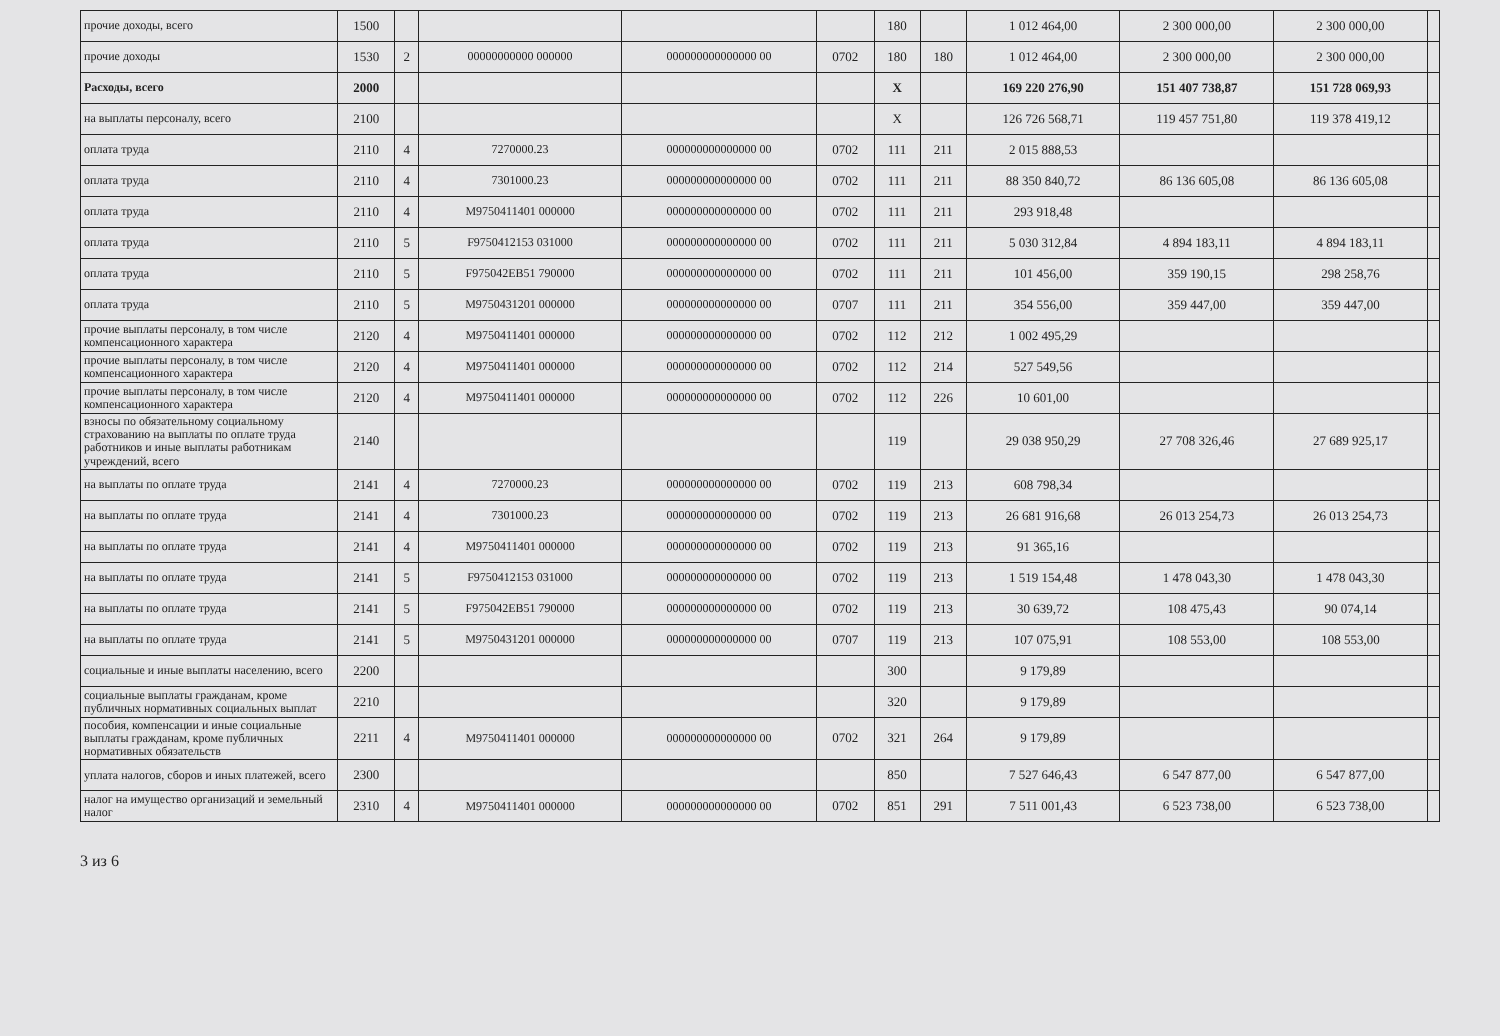| прочие доходы, всего | 1500 | | | | | 180 | | 1 012 464,00 | 2 300 000,00 | 2 300 000,00 | |
| прочие доходы | 1530 | 2 | 00000000000 000000 | 000000000000000 00 | 0702 | 180 | 180 | 1 012 464,00 | 2 300 000,00 | 2 300 000,00 | |
| Расходы, всего | 2000 | | | | | X | | 169 220 276,90 | 151 407 738,87 | 151 728 069,93 | |
| на выплаты персоналу, всего | 2100 | | | | | X | | 126 726 568,71 | 119 457 751,80 | 119 378 419,12 | |
| оплата труда | 2110 | 4 | 7270000.23 | 000000000000000 00 | 0702 | 111 | 211 | 2 015 888,53 | | | |
| оплата труда | 2110 | 4 | 7301000.23 | 000000000000000 00 | 0702 | 111 | 211 | 88 350 840,72 | 86 136 605,08 | 86 136 605,08 | |
| оплата труда | 2110 | 4 | M9750411401 000000 | 000000000000000 00 | 0702 | 111 | 211 | 293 918,48 | | | |
| оплата труда | 2110 | 5 | F9750412153 031000 | 000000000000000 00 | 0702 | 111 | 211 | 5 030 312,84 | 4 894 183,11 | 4 894 183,11 | |
| оплата труда | 2110 | 5 | F975042EB51 790000 | 000000000000000 00 | 0702 | 111 | 211 | 101 456,00 | 359 190,15 | 298 258,76 | |
| оплата труда | 2110 | 5 | M9750431201 000000 | 000000000000000 00 | 0707 | 111 | 211 | 354 556,00 | 359 447,00 | 359 447,00 | |
| прочие выплаты персоналу, в том числе компенсационного характера | 2120 | 4 | M9750411401 000000 | 000000000000000 00 | 0702 | 112 | 212 | 1 002 495,29 | | | |
| прочие выплаты персоналу, в том числе компенсационного характера | 2120 | 4 | M9750411401 000000 | 000000000000000 00 | 0702 | 112 | 214 | 527 549,56 | | | |
| прочие выплаты персоналу, в том числе компенсационного характера | 2120 | 4 | M9750411401 000000 | 000000000000000 00 | 0702 | 112 | 226 | 10 601,00 | | | |
| взносы по обязательному социальному страхованию на выплаты по оплате труда работников и иные выплаты работникам учреждений, всего | 2140 | | | | | 119 | | 29 038 950,29 | 27 708 326,46 | 27 689 925,17 | |
| на выплаты по оплате труда | 2141 | 4 | 7270000.23 | 000000000000000 00 | 0702 | 119 | 213 | 608 798,34 | | | |
| на выплаты по оплате труда | 2141 | 4 | 7301000.23 | 000000000000000 00 | 0702 | 119 | 213 | 26 681 916,68 | 26 013 254,73 | 26 013 254,73 | |
| на выплаты по оплате труда | 2141 | 4 | M9750411401 000000 | 000000000000000 00 | 0702 | 119 | 213 | 91 365,16 | | | |
| на выплаты по оплате труда | 2141 | 5 | F9750412153 031000 | 000000000000000 00 | 0702 | 119 | 213 | 1 519 154,48 | 1 478 043,30 | 1 478 043,30 | |
| на выплаты по оплате труда | 2141 | 5 | F975042EB51 790000 | 000000000000000 00 | 0702 | 119 | 213 | 30 639,72 | 108 475,43 | 90 074,14 | |
| на выплаты по оплате труда | 2141 | 5 | M9750431201 000000 | 000000000000000 00 | 0707 | 119 | 213 | 107 075,91 | 108 553,00 | 108 553,00 | |
| социальные и иные выплаты населению, всего | 2200 | | | | | 300 | | 9 179,89 | | | |
| социальные выплаты гражданам, кроме публичных нормативных социальных выплат | 2210 | | | | | 320 | | 9 179,89 | | | |
| пособия, компенсации и иные социальные выплаты гражданам, кроме публичных нормативных обязательств | 2211 | 4 | M9750411401 000000 | 000000000000000 00 | 0702 | 321 | 264 | 9 179,89 | | | |
| уплата налогов, сборов и иных платежей, всего | 2300 | | | | | 850 | | 7 527 646,43 | 6 547 877,00 | 6 547 877,00 | |
| налог на имущество организаций и земельный налог | 2310 | 4 | M9750411401 000000 | 000000000000000 00 | 0702 | 851 | 291 | 7 511 001,43 | 6 523 738,00 | 6 523 738,00 | |
3 из 6